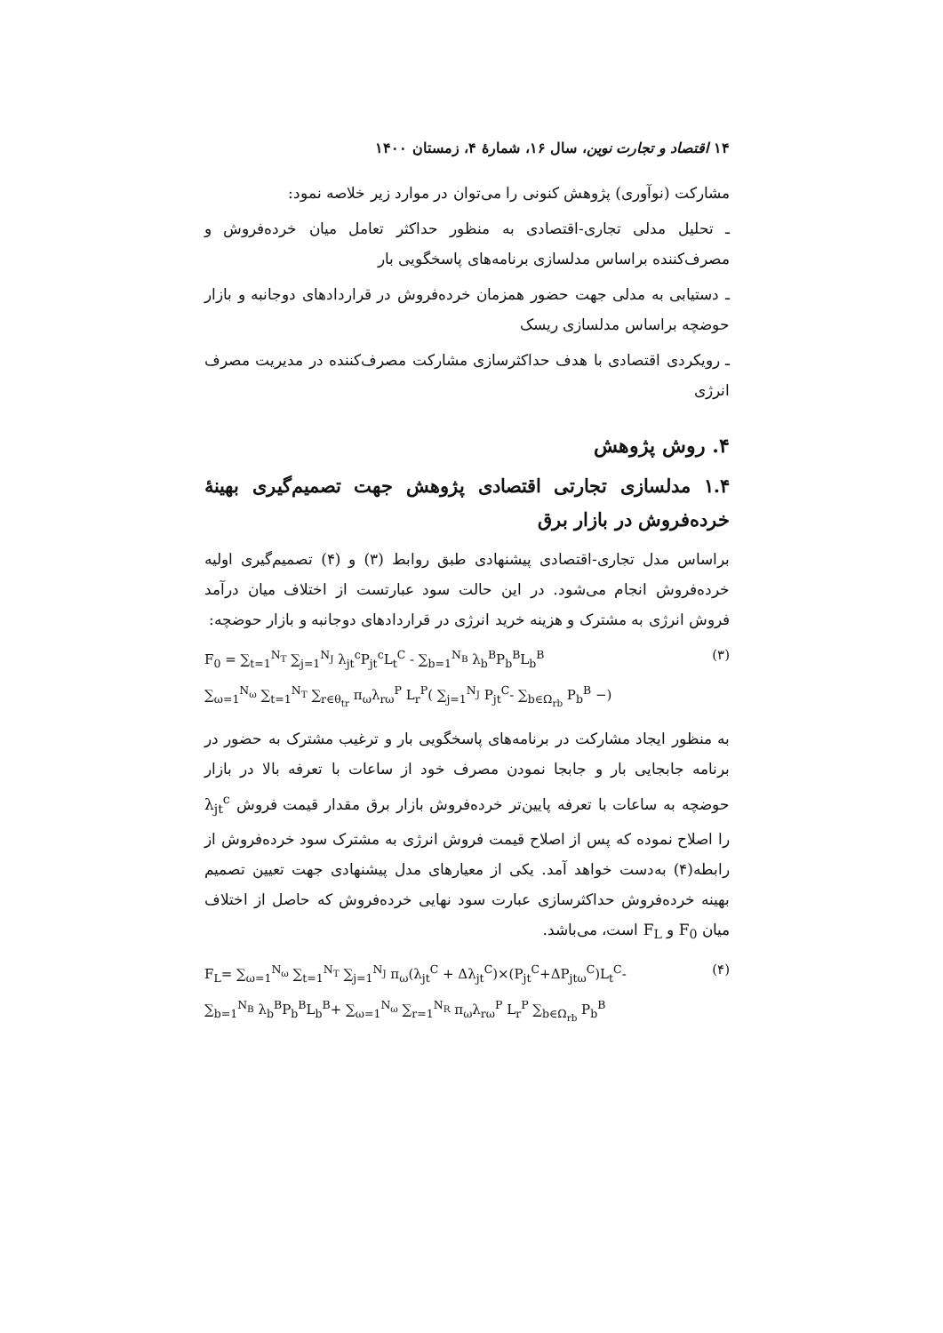۱۴ اقتصاد و تجارت نوین، سال ۱۶، شمارهٔ ۴، زمستان ۱۴۰۰
مشارکت (نوآوری) پژوهش کنونی را می‌توان در موارد زیر خلاصه نمود:
ـ تحلیل مدلی تجاری-اقتصادی به منظور حداکثر تعامل میان خرده‌فروش و مصرف‌کننده براساس مدلسازی برنامه‌های پاسخگویی بار
ـ دستیابی به مدلی جهت حضور همزمان خرده‌فروش در قراردادهای دوجانبه و بازار حوضچه براساس مدلسازی ریسک
ـ رویکردی اقتصادی با هدف حداکثرسازی مشارکت مصرف‌کننده در مدیریت مصرف انرژی
۴. روش پژوهش
۱.۴ مدلسازی تجارتی اقتصادی پژوهش جهت تصمیم‌گیری بهینهٔ خرده‌فروش در بازار برق
براساس مدل تجاری-اقتصادی پیشنهادی طبق روابط (۳) و (۴) تصمیم‌گیری اولیه خرده‌فروش انجام می‌شود. در این حالت سود عبارتست از اختلاف میان درآمد فروش انرژی به مشترک و هزینه خرید انرژی در قراردادهای دوجانبه و بازار حوضچه:
(۳) F<sub>0</sub> = ∑<sub>t=1</sub><sup>N<sub>T</sub></sup> ∑<sub>j=1</sub><sup>N<sub>J</sub></sup> λ<sub>jt</sub><sup>c</sup>P<sub>jt</sub><sup>c</sup>L<sub>t</sub><sup>C</sup> - ∑<sub>b=1</sub><sup>N<sub>B</sub></sup> λ<sub>b</sub><sup>B</sup>P<sub>b</sub><sup>B</sup>L<sub>b</sub><sup>B</sup>
∑<sub>ω=1</sub><sup>N<sub>ω</sub></sup> ∑<sub>t=1</sub><sup>N<sub>T</sub></sup> ∑<sub>r∈θ<sub>tr</sub></sub> π<sub>ω</sub>λ<sub>rω</sub><sup>P</sup> L<sub>r</sub><sup>P</sup>( ∑<sub>j=1</sub><sup>N<sub>J</sub></sup> P<sub>jt</sub><sup>C</sup>- ∑<sub>b∈Ω<sub>rb</sub></sub> P<sub>b</sub><sup>B</sup> −)
به منظور ایجاد مشارکت در برنامه‌های پاسخگویی بار و ترغیب مشترک به حضور در برنامه جابجایی بار و جابجا نمودن مصرف خود از ساعات با تعرفه بالا در بازار حوضچه به ساعات با تعرفه پایین‌تر خرده‌فروش بازار برق مقدار قیمت فروش λ<sub>jt</sub><sup>c</sup> را اصلاح نموده که پس از اصلاح قیمت فروش انرژی به مشترک سود خرده‌فروش از رابطه(۴) به‌دست خواهد آمد. یکی از معیارهای مدل پیشنهادی جهت تعیین تصمیم بهینه خرده‌فروش حداکثرسازی عبارت سود نهایی خرده‌فروش که حاصل از اختلاف میان F<sub>0</sub> و F<sub>L</sub> است، می‌باشد.
(۴) F<sub>L</sub>= ∑<sub>ω=1</sub><sup>N<sub>ω</sub></sup> ∑<sub>t=1</sub><sup>N<sub>T</sub></sup> ∑<sub>j=1</sub><sup>N<sub>J</sub></sup> π<sub>ω</sub>(λ<sub>jt</sub><sup>C</sup> + Δλ<sub>jt</sub><sup>C</sup>)×(P<sub>jt</sub><sup>C</sup>+ΔP<sub>jtω</sub><sup>C</sup>)L<sub>t</sub><sup>C</sup>-
∑<sub>b=1</sub><sup>N<sub>B</sub></sup> λ<sub>b</sub><sup>B</sup>P<sub>b</sub><sup>B</sup>L<sub>b</sub><sup>B</sup>+ ∑<sub>ω=1</sub><sup>N<sub>ω</sub></sup> ∑<sub>r=1</sub><sup>N<sub>R</sub></sup> π<sub>ω</sub>λ<sub>rω</sub><sup>P</sup> L<sub>r</sub><sup>P</sup> ∑<sub>b∈Ω<sub>rb</sub></sub> P<sub>b</sub><sup>B</sup>